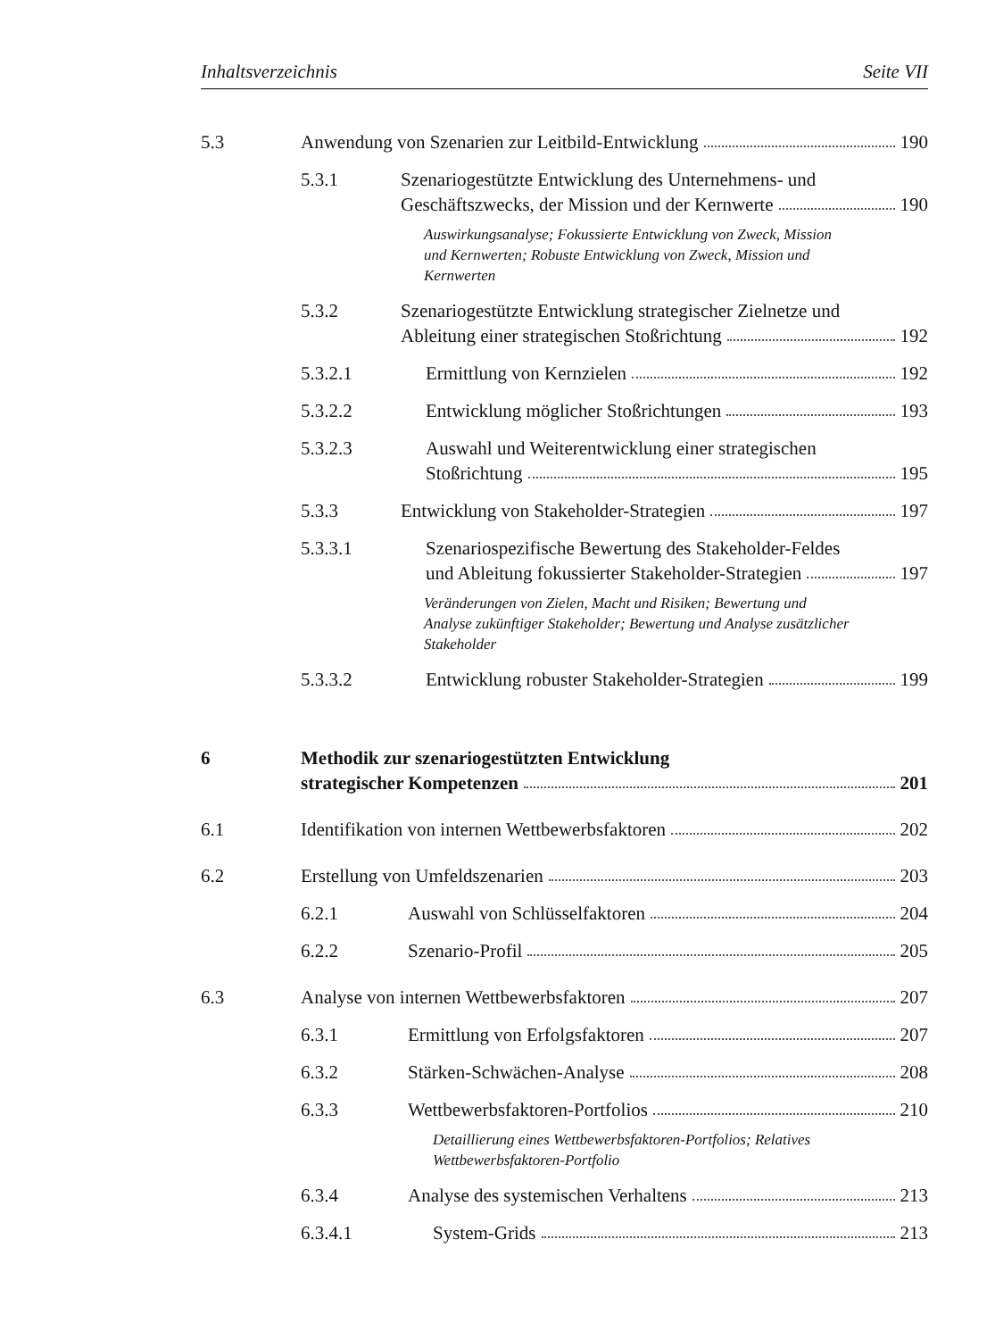Inhaltsverzeichnis Seite VII
5.3 Anwendung von Szenarien zur Leitbild-Entwicklung 190
5.3.1 Szenariogestützte Entwicklung des Unternehmens- und
Geschäftszwecks, der Mission und der Kernwerte 190
Auswirkungsanalyse; Fokussierte Entwicklung von Zweck, Mission und Kernwerten; Robuste Entwicklung von Zweck, Mission und Kernwerten
5.3.2 Szenariogestützte Entwicklung strategischer Zielnetze und
Ableitung einer strategischen Stoßrichtung 192
5.3.2.1 Ermittlung von Kernzielen 192
5.3.2.2 Entwicklung möglicher Stoßrichtungen 193
5.3.2.3 Auswahl und Weiterentwicklung einer strategischen
Stoßrichtung 195
5.3.3 Entwicklung von Stakeholder-Strategien 197
5.3.3.1 Szenariospezifische Bewertung des Stakeholder-Feldes
und Ableitung fokussierter Stakeholder-Strategien 197
Veränderungen von Zielen, Macht und Risiken; Bewertung und Analyse zukünftiger Stakeholder; Bewertung und Analyse zusätzlicher Stakeholder
5.3.3.2 Entwicklung robuster Stakeholder-Strategien 199
6 Methodik zur szenariogestützten Entwicklung
strategischer Kompetenzen 201
6.1 Identifikation von internen Wettbewerbsfaktoren 202
6.2 Erstellung von Umfeldszenarien 203
6.2.1 Auswahl von Schlüsselfaktoren 204
6.2.2 Szenario-Profil 205
6.3 Analyse von internen Wettbewerbsfaktoren 207
6.3.1 Ermittlung von Erfolgsfaktoren 207
6.3.2 Stärken-Schwächen-Analyse 208
6.3.3 Wettbewerbsfaktoren-Portfolios 210
Detaillierung eines Wettbewerbsfaktoren-Portfolios; Relatives Wettbewerbsfaktoren-Portfolio
6.3.4 Analyse des systemischen Verhaltens 213
6.3.4.1 System-Grids 213